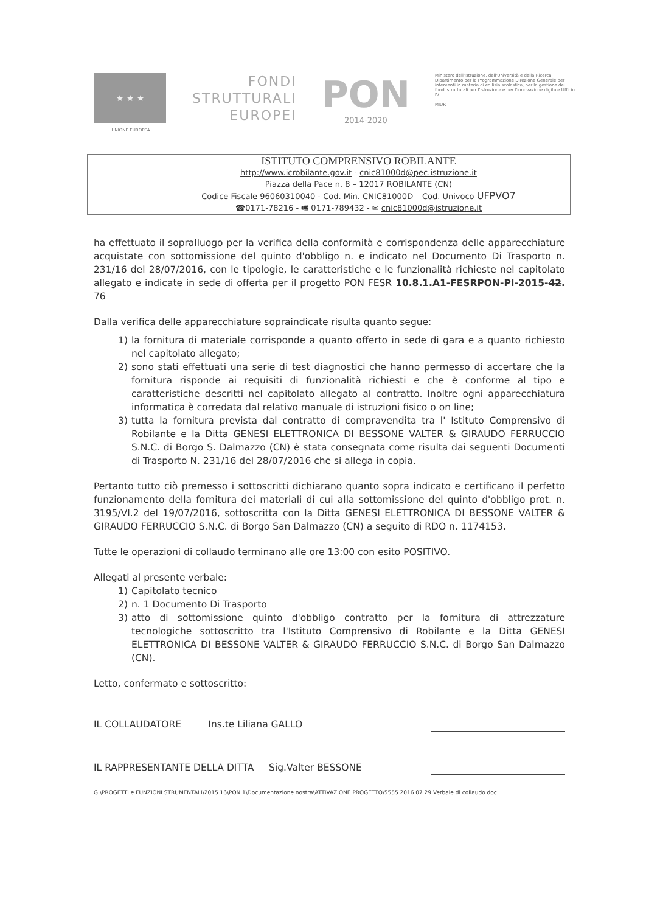★ ★ ★
UNIONE EUROPEA
FONDI
STRUTTURALI
EUROPEI
PON
2014-2020
Ministero dell'Istruzione, dell'Università e della Ricerca Dipartimento per la Programmazione Direzione Generale per interventi in materia di edilizia scolastica, per la gestione dei fondi strutturali per l'istruzione e per l'innovazione digitale Ufficio IV
MIUR
| | ISTITUTO COMPRENSIVO ROBILANTE http://www.icrobilante.gov.it - cnic81000d@pec.istruzione.it Piazza della Pace n. 8 – 12017 ROBILANTE (CN) Codice Fiscale 96060310040 - Cod. Min. CNIC81000D – Cod. Univoco UFPVO7 ☎0171-78216 - 🖷 0171-789432 - ✉ cnic81000d@istruzione.it |
ha effettuato il sopralluogo per la verifica della conformità e corrispondenza delle apparecchiature acquistate con sottomissione del quinto d'obbligo n. e indicato nel Documento Di Trasporto n. 231/16 del 28/07/2016, con le tipologie, le caratteristiche e le funzionalità richieste nel capitolato allegato e indicate in sede di offerta per il progetto PON FESR 10.8.1.A1-FESRPON-PI-2015-42. 76
Dalla verifica delle apparecchiature sopraindicate risulta quanto segue:
1) la fornitura di materiale corrisponde a quanto offerto in sede di gara e a quanto richiesto nel capitolato allegato;
2) sono stati effettuati una serie di test diagnostici che hanno permesso di accertare che la fornitura risponde ai requisiti di funzionalità richiesti e che è conforme al tipo e caratteristiche descritti nel capitolato allegato al contratto. Inoltre ogni apparecchiatura informatica è corredata dal relativo manuale di istruzioni fisico o on line;
3) tutta la fornitura prevista dal contratto di compravendita tra l' Istituto Comprensivo di Robilante e la Ditta GENESI ELETTRONICA DI BESSONE VALTER & GIRAUDO FERRUCCIO S.N.C. di Borgo S. Dalmazzo (CN) è stata consegnata come risulta dai seguenti Documenti di Trasporto N. 231/16 del 28/07/2016 che si allega in copia.
Pertanto tutto ciò premesso i sottoscritti dichiarano quanto sopra indicato e certificano il perfetto funzionamento della fornitura dei materiali di cui alla sottomissione del quinto d'obbligo prot. n. 3195/VI.2 del 19/07/2016, sottoscritta con la Ditta GENESI ELETTRONICA DI BESSONE VALTER & GIRAUDO FERRUCCIO S.N.C. di Borgo San Dalmazzo (CN) a seguito di RDO n. 1174153.
Tutte le operazioni di collaudo terminano alle ore 13:00 con esito POSITIVO.
Allegati al presente verbale:
1) Capitolato tecnico
2) n. 1 Documento Di Trasporto
3) atto di sottomissione quinto d'obbligo contratto per la fornitura di attrezzature tecnologiche sottoscritto tra l'Istituto Comprensivo di Robilante e la Ditta GENESI ELETTRONICA DI BESSONE VALTER & GIRAUDO FERRUCCIO S.N.C. di Borgo San Dalmazzo (CN).
Letto, confermato e sottoscritto:
IL COLLAUDATORE Ins.te Liliana GALLO
IL RAPPRESENTANTE DELLA DITTA Sig.Valter BESSONE
G:\PROGETTI e FUNZIONI STRUMENTALI\2015 16\PON 1\Documentazione nostra\ATTIVAZIONE PROGETTO\5555 2016.07.29 Verbale di collaudo.doc